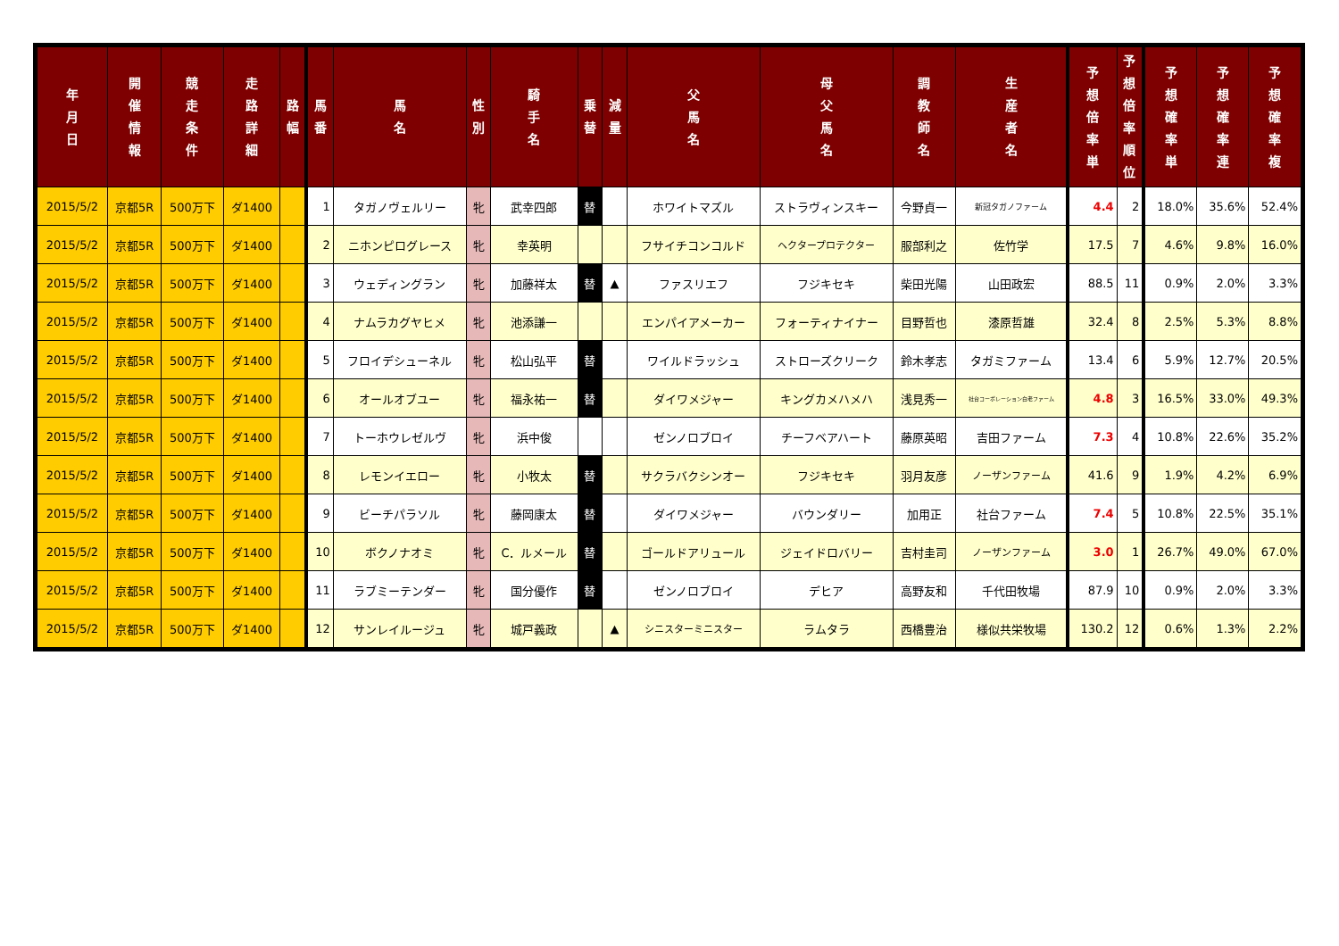| 年 月 日 | 開 催 情 報 | 競 走 条 件 | 走 路 詳 細 | 路 幅 | 馬 番 | 馬 名 | 性 別 | 騎 手 名 | 乗 替 | 減 量 | 父 馬 名 | 母 父 馬 名 | 調 教 師 名 | 生 産 者 名 | 予 想 倍 率 単 | 予 想 倍 率 順 位 | 予 想 確 率 単 | 予 想 確 率 連 | 予 想 確 率 複 |
| --- | --- | --- | --- | --- | --- | --- | --- | --- | --- | --- | --- | --- | --- | --- | --- | --- | --- | --- | --- |
| 2015/5/2 | 京都5R | 500万下 | ダ1400 | | 1 | タガノヴェルリー | 牝 | 武幸四郎 | 替 | | ホワイトマズル | ストラヴィンスキー | 今野貞一 | 新冠タガノファーム | 4.4 | 2 | 18.0% | 35.6% | 52.4% |
| 2015/5/2 | 京都5R | 500万下 | ダ1400 | | 2 | ニホンピログレース | 牝 | 幸英明 | | | フサイチコンコルド | ヘクタープロテクター | 服部利之 | 佐竹学 | 17.5 | 7 | 4.6% | 9.8% | 16.0% |
| 2015/5/2 | 京都5R | 500万下 | ダ1400 | | 3 | ウェディングラン | 牝 | 加藤祥太 | 替 | ▲ | ファスリエフ | フジキセキ | 柴田光陽 | 山田政宏 | 88.5 | 11 | 0.9% | 2.0% | 3.3% |
| 2015/5/2 | 京都5R | 500万下 | ダ1400 | | 4 | ナムラカグヤヒメ | 牝 | 池添謙一 | | | エンパイアメーカー | フォーティナイナー | 目野哲也 | 漆原哲雄 | 32.4 | 8 | 2.5% | 5.3% | 8.8% |
| 2015/5/2 | 京都5R | 500万下 | ダ1400 | | 5 | フロイデシューネル | 牝 | 松山弘平 | 替 | | ワイルドラッシュ | ストローズクリーク | 鈴木孝志 | タガミファーム | 13.4 | 6 | 5.9% | 12.7% | 20.5% |
| 2015/5/2 | 京都5R | 500万下 | ダ1400 | | 6 | オールオブユー | 牝 | 福永祐一 | 替 | | ダイワメジャー | キングカメハメハ | 浅見秀一 | 社台コーポレーション白老ファーム | 4.8 | 3 | 16.5% | 33.0% | 49.3% |
| 2015/5/2 | 京都5R | 500万下 | ダ1400 | | 7 | トーホウレゼルヴ | 牝 | 浜中俊 | | | ゼンノロブロイ | チーフベアハート | 藤原英昭 | 吉田ファーム | 7.3 | 4 | 10.8% | 22.6% | 35.2% |
| 2015/5/2 | 京都5R | 500万下 | ダ1400 | | 8 | レモンイエロー | 牝 | 小牧太 | 替 | | サクラバクシンオー | フジキセキ | 羽月友彦 | ノーザンファーム | 41.6 | 9 | 1.9% | 4.2% | 6.9% |
| 2015/5/2 | 京都5R | 500万下 | ダ1400 | | 9 | ビーチパラソル | 牝 | 藤岡康太 | 替 | | ダイワメジャー | バウンダリー | 加用正 | 社台ファーム | 7.4 | 5 | 10.8% | 22.5% | 35.1% |
| 2015/5/2 | 京都5R | 500万下 | ダ1400 | | 10 | ボクノナオミ | 牝 | C．ルメール | 替 | | ゴールドアリュール | ジェイドロバリー | 吉村圭司 | ノーザンファーム | 3.0 | 1 | 26.7% | 49.0% | 67.0% |
| 2015/5/2 | 京都5R | 500万下 | ダ1400 | | 11 | ラブミーテンダー | 牝 | 国分優作 | 替 | | ゼンノロブロイ | デヒア | 高野友和 | 千代田牧場 | 87.9 | 10 | 0.9% | 2.0% | 3.3% |
| 2015/5/2 | 京都5R | 500万下 | ダ1400 | | 12 | サンレイルージュ | 牝 | 城戸義政 | | ▲ | シニスターミニスター | ラムタラ | 西橋豊治 | 様似共栄牧場 | 130.2 | 12 | 0.6% | 1.3% | 2.2% |